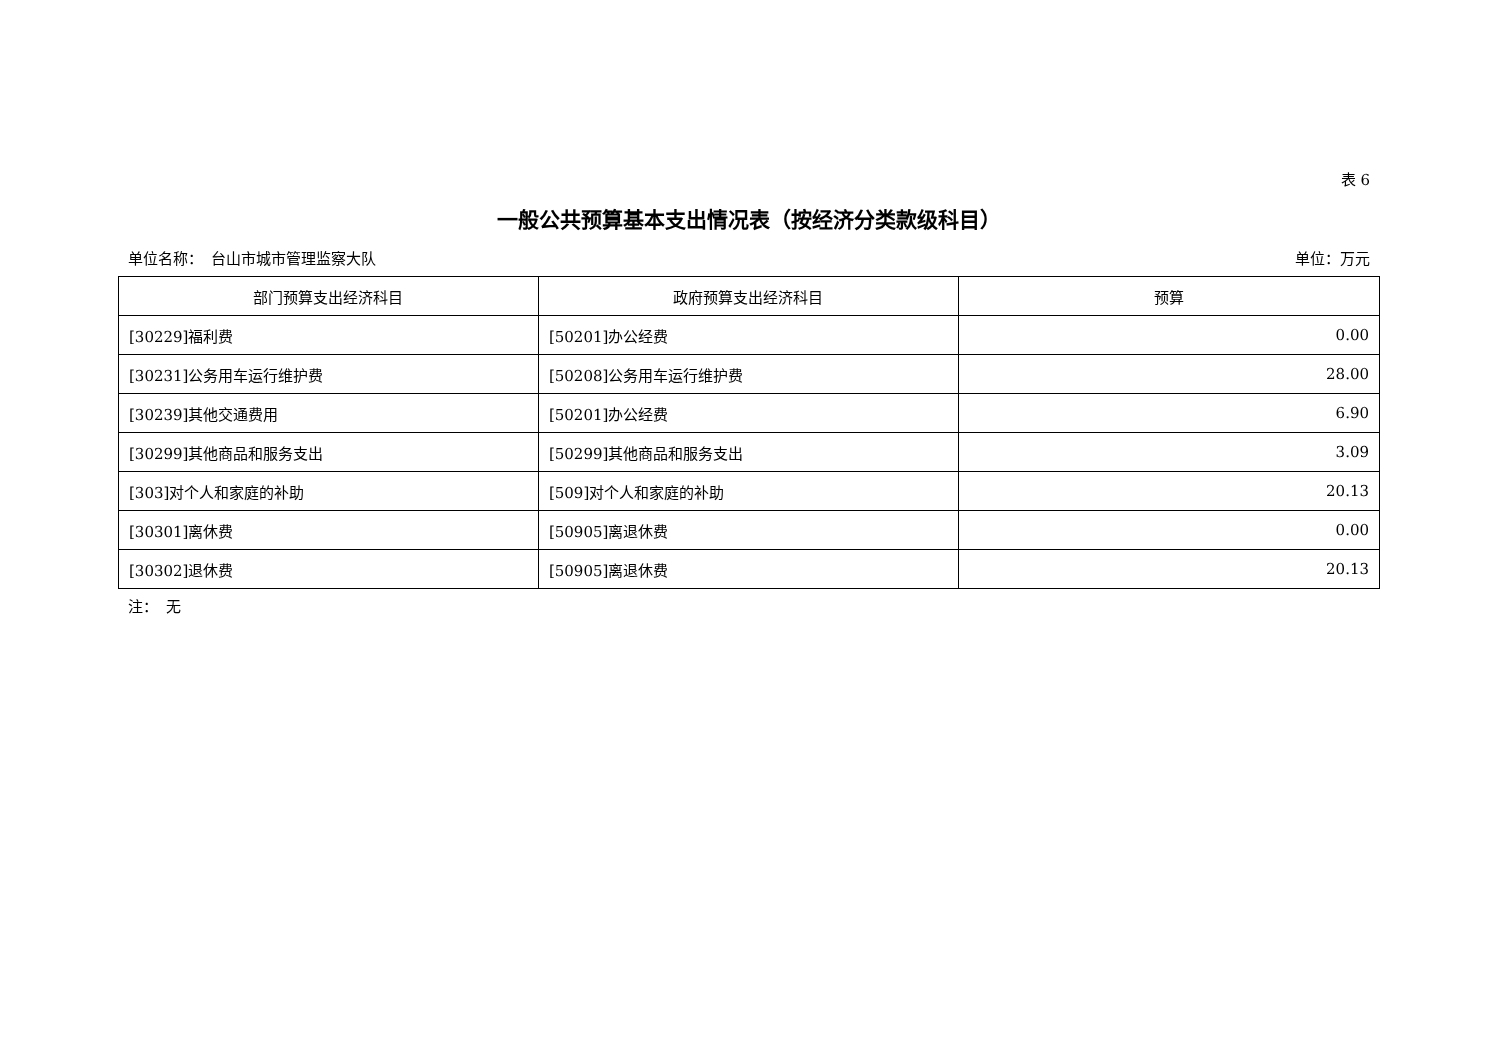表 6
一般公共预算基本支出情况表（按经济分类款级科目）
单位名称：　台山市城市管理监察大队 单位：万元
| 部门预算支出经济科目 | 政府预算支出经济科目 | 预算 |
| --- | --- | --- |
| [30229]福利费 | [50201]办公经费 | 0.00 |
| [30231]公务用车运行维护费 | [50208]公务用车运行维护费 | 28.00 |
| [30239]其他交通费用 | [50201]办公经费 | 6.90 |
| [30299]其他商品和服务支出 | [50299]其他商品和服务支出 | 3.09 |
| [303]对个人和家庭的补助 | [509]对个人和家庭的补助 | 20.13 |
| [30301]离休费 | [50905]离退休费 | 0.00 |
| [30302]退休费 | [50905]离退休费 | 20.13 |
注：　无